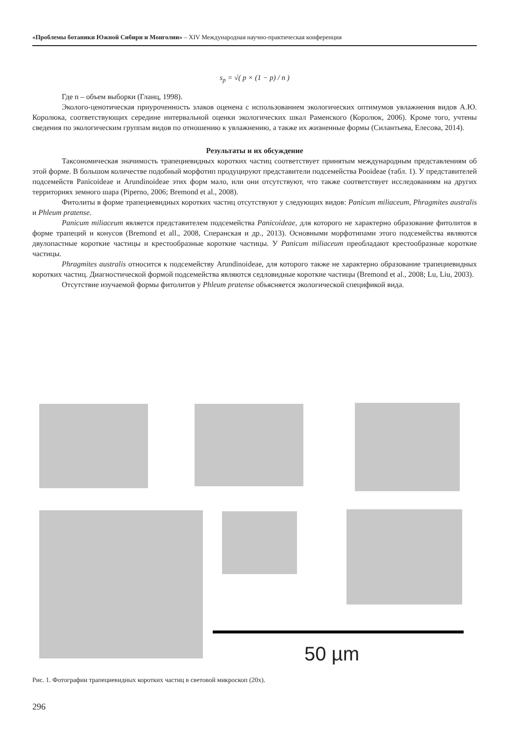«Проблемы ботаники Южной Сибири и Монголии» – XIV Международная научно-практическая конференция
s<sub>p</sub> = √( p × (1 − p) / n )
Где n – объем выборки (Гланц, 1998).
Эколого-ценотическая приуроченность злаков оценена с использованием экологических оптимумов увлажнения видов А.Ю. Королюка, соответствующих середине интервальной оценки экологических шкал Раменского (Королюк, 2006). Кроме того, учтены сведения по экологическим группам видов по отношению к увлажнению, а также их жизненные формы (Силантьева, Елесова, 2014).
Результаты и их обсуждение
Таксономическая значимость трапециевидных коротких частиц соответствует принятым международным представлениям об этой форме. В большом количестве подобный морфотип продуцируют представители подсемейства Pooideae (табл. 1). У представителей подсемейств Panicoideae и Arundinoideae этих форм мало, или они отсутствуют, что также соответствует исследованиям на других территориях земного шара (Piperno, 2006; Bremond et al., 2008).
Фитолиты в форме трапециевидных коротких частиц отсутствуют у следующих видов: Panicum miliaceum, Phragmites australis и Phleum pratense.
Panicum miliaceum является представителем подсемейства Panicoideae, для которого не характерно образование фитолитов в форме трапеций и конусов (Bremond et all., 2008, Сперанская и др., 2013). Основными морфотипами этого подсемейства являются двулопастные короткие частицы и крестообразные короткие частицы. У Panicum miliaceum преобладают крестообразные короткие частицы.
Phragmites australis относится к подсемейству Arundinoideae, для которого также не характерно образование трапециевидных коротких частиц. Диагностической формой подсемейства являются седловидные короткие частицы (Bremond et al., 2008; Lu, Liu, 2003).
Отсутствие изучаемой формы фитолитов у Phleum pratense объясняется экологической спецификой вида.
50 µm
Рис. 1. Фотографии трапециевидных коротких частиц в световой микроскоп (20х).
296